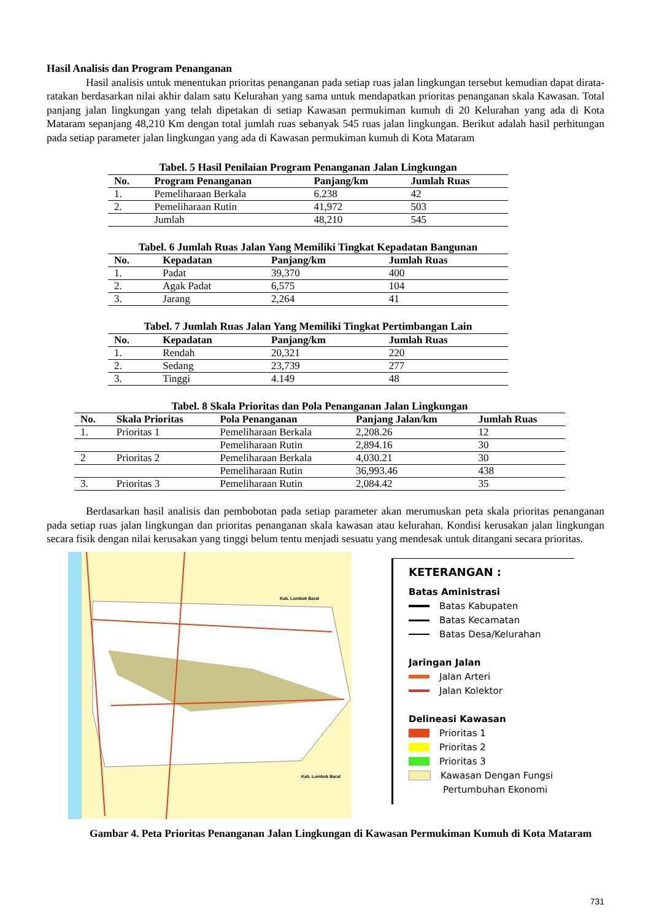Hasil Analisis dan Program Penanganan
Hasil analisis untuk menentukan prioritas penanganan pada setiap ruas jalan lingkungan tersebut kemudian dapat dirata-ratakan berdasarkan nilai akhir dalam satu Kelurahan yang sama untuk mendapatkan prioritas penanganan skala Kawasan. Total panjang jalan lingkungan yang telah dipetakan di setiap Kawasan permukiman kumuh di 20 Kelurahan yang ada di Kota Mataram sepanjang 48,210 Km dengan total jumlah ruas sebanyak 545 ruas jalan lingkungan. Berikut adalah hasil perhitungan pada setiap parameter jalan lingkungan yang ada di Kawasan permukiman kumuh di Kota Mataram
Tabel. 5 Hasil Penilaian Program Penanganan Jalan Lingkungan
| No. | Program Penanganan | Panjang/km | Jumlah Ruas |
| --- | --- | --- | --- |
| 1. | Pemeliharaan Berkala | 6.238 | 42 |
| 2. | Pemeliharaan Rutin | 41,972 | 503 |
| | Jumlah | 48,210 | 545 |
Tabel. 6 Jumlah Ruas Jalan Yang Memiliki Tingkat Kepadatan Bangunan
| No. | Kepadatan | Panjang/km | Jumlah Ruas |
| --- | --- | --- | --- |
| 1. | Padat | 39,370 | 400 |
| 2. | Agak Padat | 6,575 | 104 |
| 3. | Jarang | 2,264 | 41 |
Tabel. 7 Jumlah Ruas Jalan Yang Memiliki Tingkat Pertimbangan Lain
| No. | Kepadatan | Panjang/km | Jumlah Ruas |
| --- | --- | --- | --- |
| 1. | Rendah | 20,321 | 220 |
| 2. | Sedang | 23,739 | 277 |
| 3. | Tinggi | 4.149 | 48 |
Tabel. 8 Skala Prioritas dan Pola Penanganan Jalan Lingkungan
| No. | Skala Prioritas | Pola Penanganan | Panjang Jalan/km | Jumlah Ruas |
| --- | --- | --- | --- | --- |
| 1. | Prioritas 1 | Pemeliharaan Berkala | 2,208.26 | 12 |
| | | Pemeliharaan Rutin | 2,894.16 | 30 |
| 2 | Prioritas 2 | Pemeliharaan Berkala | 4,030.21 | 30 |
| | | Pemeliharaan Rutin | 36,993.46 | 438 |
| 3. | Prioritas 3 | Pemeliharaan Rutin | 2,084.42 | 35 |
Berdasarkan hasil analisis dan pembobotan pada setiap parameter akan merumuskan peta skala prioritas penanganan pada setiap ruas jalan lingkungan dan prioritas penanganan skala kawasan atau kelurahan. Kondisi kerusakan jalan lingkungan secara fisik dengan nilai kerusakan yang tinggi belum tentu menjadi sesuatu yang mendesak untuk ditangani secara prioritas.
Kab. Lombok Barat
Kab. Lombok Barat
KETERANGAN :
Batas Aministrasi
Batas Kabupaten
Batas Kecamatan
Batas Desa/Kelurahan
Jaringan Jalan
Jalan Arteri
Jalan Kolektor
Delineasi Kawasan
Prioritas 1
Prioritas 2
Prioritas 3
Kawasan Dengan Fungsi
Pertumbuhan Ekonomi
Gambar 4. Peta Prioritas Penanganan Jalan Lingkungan di Kawasan Permukiman Kumuh di Kota Mataram
731